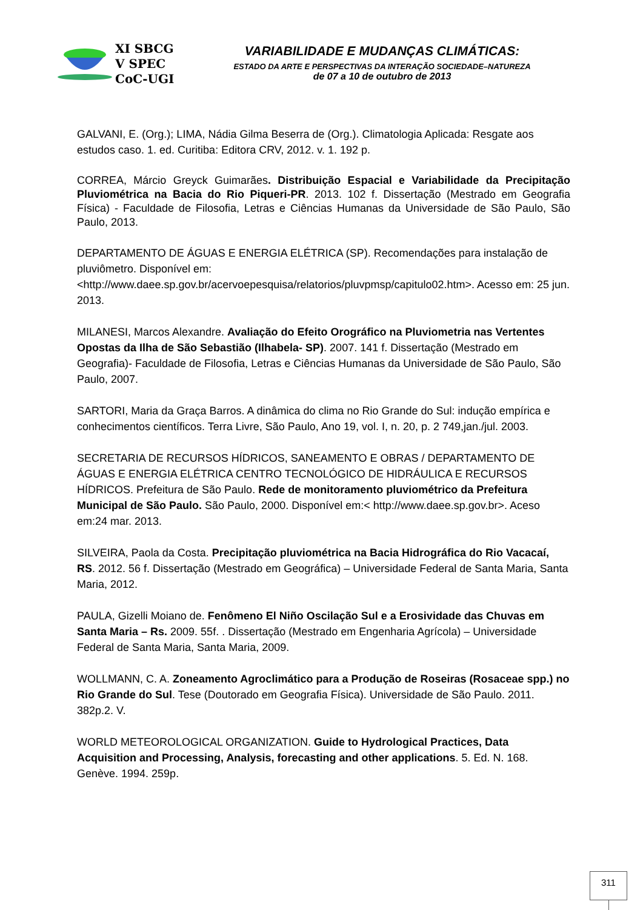XI SBCG
V SPEC
CoC-UGI
VARIABILIDADE E MUDANÇAS CLIMÁTICAS:
ESTADO DA ARTE E PERSPECTIVAS DA INTERAÇÃO SOCIEDADE–NATUREZA
de 07 a 10 de outubro de 2013
GALVANI, E. (Org.); LIMA, Nádia Gilma Beserra de (Org.). Climatologia Aplicada: Resgate aos estudos caso. 1. ed. Curitiba: Editora CRV, 2012. v. 1. 192 p.
CORREA, Márcio Greyck Guimarães. Distribuição Espacial e Variabilidade da Precipitação Pluviométrica na Bacia do Rio Piqueri-PR. 2013. 102 f. Dissertação (Mestrado em Geografia Física) - Faculdade de Filosofia, Letras e Ciências Humanas da Universidade de São Paulo, São Paulo, 2013.
DEPARTAMENTO DE ÁGUAS E ENERGIA ELÉTRICA (SP). Recomendações para instalação de pluviômetro. Disponível em:<http://www.daee.sp.gov.br/acervoepesquisa/relatorios/pluvpmsp/capitulo02.htm>. Acesso em: 25 jun. 2013.
MILANESI, Marcos Alexandre. Avaliação do Efeito Orográfico na Pluviometria nas Vertentes Opostas da Ilha de São Sebastião (Ilhabela- SP). 2007. 141 f. Dissertação (Mestrado em Geografia)- Faculdade de Filosofia, Letras e Ciências Humanas da Universidade de São Paulo, São Paulo, 2007.
SARTORI, Maria da Graça Barros. A dinâmica do clima no Rio Grande do Sul: indução empírica e conhecimentos científicos. Terra Livre, São Paulo, Ano 19, vol. I, n. 20, p. 2 749,jan./jul. 2003.
SECRETARIA DE RECURSOS HÍDRICOS, SANEAMENTO E OBRAS / DEPARTAMENTO DE ÁGUAS E ENERGIA ELÉTRICA CENTRO TECNOLÓGICO DE HIDRÁULICA E RECURSOS HÍDRICOS. Prefeitura de São Paulo. Rede de monitoramento pluviométrico da Prefeitura
Municipal de São Paulo. São Paulo, 2000. Disponível em:< http://www.daee.sp.gov.br>. Aceso em:24 mar. 2013.
SILVEIRA, Paola da Costa. Precipitação pluviométrica na Bacia Hidrográfica do Rio Vacacaí, RS. 2012. 56 f. Dissertação (Mestrado em Geográfica) – Universidade Federal de Santa Maria, Santa Maria, 2012.
PAULA, Gizelli Moiano de. Fenômeno El Niño Oscilação Sul e a Erosividade das Chuvas em Santa Maria – Rs. 2009. 55f. . Dissertação (Mestrado em Engenharia Agrícola) – Universidade Federal de Santa Maria, Santa Maria, 2009.
WOLLMANN, C. A. Zoneamento Agroclimático para a Produção de Roseiras (Rosaceae spp.) no Rio Grande do Sul. Tese (Doutorado em Geografia Física). Universidade de São Paulo. 2011. 382p.2. V.
WORLD METEOROLOGICAL ORGANIZATION. Guide to Hydrological Practices, Data Acquisition and Processing, Analysis, forecasting and other applications. 5. Ed. N. 168. Genève. 1994. 259p.
311